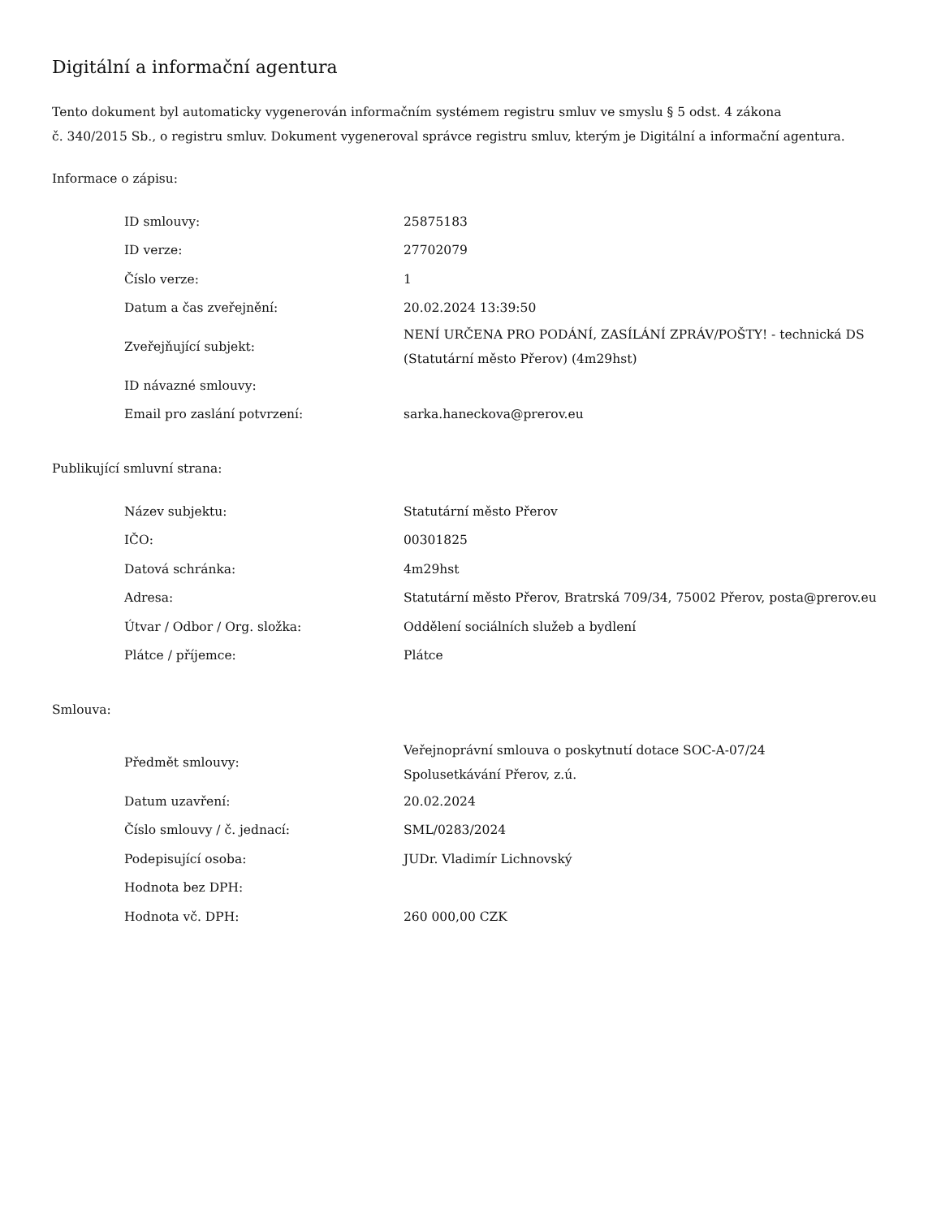Digitální a informační agentura
Tento dokument byl automaticky vygenerován informačním systémem registru smluv ve smyslu § 5 odst. 4 zákona
č. 340/2015 Sb., o registru smluv. Dokument vygeneroval správce registru smluv, kterým je Digitální a informační agentura.
Informace o zápisu:
| ID smlouvy: | 25875183 |
| ID verze: | 27702079 |
| Číslo verze: | 1 |
| Datum a čas zveřejnění: | 20.02.2024 13:39:50 |
| Zveřejňující subjekt: | NENÍ URČENA PRO PODÁNÍ, ZASÍLÁNÍ ZPRÁV/POŠTY! - technická DS (Statutární město Přerov) (4m29hst) |
| ID návazné smlouvy: | |
| Email pro zaslání potvrzení: | sarka.haneckova@prerov.eu |
Publikující smluvní strana:
| Název subjektu: | Statutární město Přerov |
| IČO: | 00301825 |
| Datová schránka: | 4m29hst |
| Adresa: | Statutární město Přerov, Bratrská 709/34, 75002 Přerov, posta@prerov.eu |
| Útvar / Odbor / Org. složka: | Oddělení sociálních služeb a bydlení |
| Plátce / příjemce: | Plátce |
Smlouva:
| Předmět smlouvy: | Veřejnoprávní smlouva o poskytnutí dotace SOC-A-07/24 Spolusetkávání Přerov, z.ú. |
| Datum uzavření: | 20.02.2024 |
| Číslo smlouvy / č. jednací: | SML/0283/2024 |
| Podepisující osoba: | JUDr. Vladimír Lichnovský |
| Hodnota bez DPH: | |
| Hodnota vč. DPH: | 260 000,00 CZK |